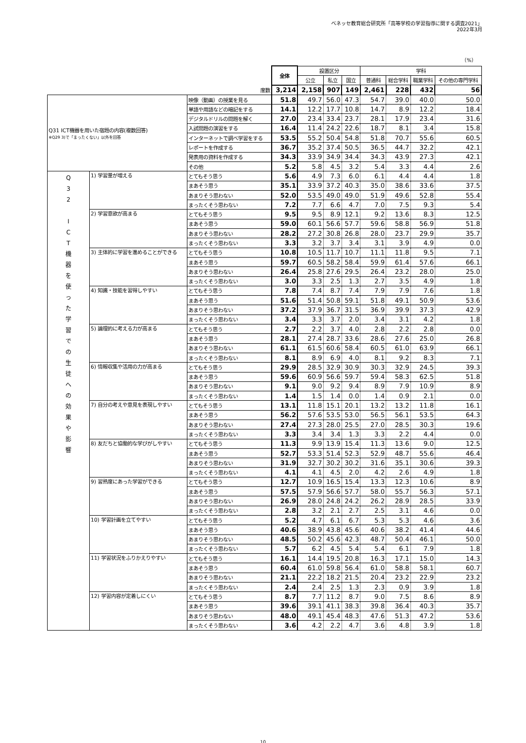ベネッセ教育総合研究所「高等学校の学習指導に関する調査2021」
2022年3月
（%）
| | | | 全体 | 設置区分 | | | 学科 | | | |
| | | | | 公立 | 私立 | 国立 | 普通科 | 総合学科 | 職業学科 | その他の専門学科 |
| 度数 | | | 3,214 | 2,158 | 907 | 149 | 2,461 | 228 | 432 | 56 |
| Q31 ICT機器を用いた宿題の内容(複数回答) ※Q29 3)で「まったくない」以外を回答 | | 映像（動画）の授業を見る | 51.8 | 49.7 | 56.0 | 47.3 | 54.7 | 39.0 | 40.0 | 50.0 |
| | | 単語や用語などの暗記をする | 14.1 | 12.2 | 17.7 | 10.8 | 14.7 | 8.9 | 12.2 | 18.4 |
| | | デジタルドリルの問題を解く | 27.0 | 23.4 | 33.4 | 23.7 | 28.1 | 17.9 | 23.4 | 31.6 |
| | | 入試問題の演習をする | 16.4 | 11.4 | 24.2 | 22.6 | 18.7 | 8.1 | 3.4 | 15.8 |
| | | インターネットで調べ学習をする | 53.5 | 55.2 | 50.4 | 54.8 | 51.8 | 70.7 | 55.6 | 60.5 |
| | | レポートを作成する | 36.7 | 35.2 | 37.4 | 50.5 | 36.5 | 44.7 | 32.2 | 42.1 |
| | | 発表用の資料を作成する | 34.3 | 33.9 | 34.9 | 34.4 | 34.3 | 43.9 | 27.3 | 42.1 |
| | | その他 | 5.2 | 5.8 | 4.5 | 3.2 | 5.4 | 3.3 | 4.4 | 2.6 |
| Q 3 2 I C T 機 器 を 使 っ た 学 習 で の 生 徒 へ の 効 果 や 影 響 | 1) 学習量が増える | とてもそう思う | 5.6 | 4.9 | 7.3 | 6.0 | 6.1 | 4.4 | 4.4 | 1.8 |
| | | まあそう思う | 35.1 | 33.9 | 37.2 | 40.3 | 35.0 | 38.6 | 33.6 | 37.5 |
| | | あまりそう思わない | 52.0 | 53.5 | 49.0 | 49.0 | 51.9 | 49.6 | 52.8 | 55.4 |
| | | まったくそう思わない | 7.2 | 7.7 | 6.6 | 4.7 | 7.0 | 7.5 | 9.3 | 5.4 |
| | 2) 学習意欲が高まる | とてもそう思う | 9.5 | 9.5 | 8.9 | 12.1 | 9.2 | 13.6 | 8.3 | 12.5 |
| | | まあそう思う | 59.0 | 60.1 | 56.6 | 57.7 | 59.6 | 58.8 | 56.9 | 51.8 |
| | | あまりそう思わない | 28.2 | 27.2 | 30.8 | 26.8 | 28.0 | 23.7 | 29.9 | 35.7 |
| | | まったくそう思わない | 3.3 | 3.2 | 3.7 | 3.4 | 3.1 | 3.9 | 4.9 | 0.0 |
| | 3) 主体的に学習を進めることができる | とてもそう思う | 10.8 | 10.5 | 11.7 | 10.7 | 11.1 | 11.8 | 9.5 | 7.1 |
| | | まあそう思う | 59.7 | 60.5 | 58.2 | 58.4 | 59.9 | 61.4 | 57.6 | 66.1 |
| | | あまりそう思わない | 26.4 | 25.8 | 27.6 | 29.5 | 26.4 | 23.2 | 28.0 | 25.0 |
| | | まったくそう思わない | 3.0 | 3.3 | 2.5 | 1.3 | 2.7 | 3.5 | 4.9 | 1.8 |
| | 4) 知識・技能を習得しやすい | とてもそう思う | 7.8 | 7.4 | 8.7 | 7.4 | 7.9 | 7.9 | 7.6 | 1.8 |
| | | まあそう思う | 51.6 | 51.4 | 50.8 | 59.1 | 51.8 | 49.1 | 50.9 | 53.6 |
| | | あまりそう思わない | 37.2 | 37.9 | 36.7 | 31.5 | 36.9 | 39.9 | 37.3 | 42.9 |
| | | まったくそう思わない | 3.4 | 3.3 | 3.7 | 2.0 | 3.4 | 3.1 | 4.2 | 1.8 |
| | 5) 論理的に考える力が高まる | とてもそう思う | 2.7 | 2.2 | 3.7 | 4.0 | 2.8 | 2.2 | 2.8 | 0.0 |
| | | まあそう思う | 28.1 | 27.4 | 28.7 | 33.6 | 28.6 | 27.6 | 25.0 | 26.8 |
| | | あまりそう思わない | 61.1 | 61.5 | 60.6 | 58.4 | 60.5 | 61.0 | 63.9 | 66.1 |
| | | まったくそう思わない | 8.1 | 8.9 | 6.9 | 4.0 | 8.1 | 9.2 | 8.3 | 7.1 |
| | 6) 情報収集や活用の力が高まる | とてもそう思う | 29.9 | 28.5 | 32.9 | 30.9 | 30.3 | 32.9 | 24.5 | 39.3 |
| | | まあそう思う | 59.6 | 60.9 | 56.6 | 59.7 | 59.4 | 58.3 | 62.5 | 51.8 |
| | | あまりそう思わない | 9.1 | 9.0 | 9.2 | 9.4 | 8.9 | 7.9 | 10.9 | 8.9 |
| | | まったくそう思わない | 1.4 | 1.5 | 1.4 | 0.0 | 1.4 | 0.9 | 2.1 | 0.0 |
| | 7) 自分の考えや意見を表現しやすい | とてもそう思う | 13.1 | 11.8 | 15.1 | 20.1 | 13.2 | 13.2 | 11.8 | 16.1 |
| | | まあそう思う | 56.2 | 57.6 | 53.5 | 53.0 | 56.5 | 56.1 | 53.5 | 64.3 |
| | | あまりそう思わない | 27.4 | 27.3 | 28.0 | 25.5 | 27.0 | 28.5 | 30.3 | 19.6 |
| | | まったくそう思わない | 3.3 | 3.4 | 3.4 | 1.3 | 3.3 | 2.2 | 4.4 | 0.0 |
| | 8) 友だちと協働的な学びがしやすい | とてもそう思う | 11.3 | 9.9 | 13.9 | 15.4 | 11.3 | 13.6 | 9.0 | 12.5 |
| | | まあそう思う | 52.7 | 53.3 | 51.4 | 52.3 | 52.9 | 48.7 | 55.6 | 46.4 |
| | | あまりそう思わない | 31.9 | 32.7 | 30.2 | 30.2 | 31.6 | 35.1 | 30.6 | 39.3 |
| | | まったくそう思わない | 4.1 | 4.1 | 4.5 | 2.0 | 4.2 | 2.6 | 4.9 | 1.8 |
| | 9) 習熟度にあった学習ができる | とてもそう思う | 12.7 | 10.9 | 16.5 | 15.4 | 13.3 | 12.3 | 10.6 | 8.9 |
| | | まあそう思う | 57.5 | 57.9 | 56.6 | 57.7 | 58.0 | 55.7 | 56.3 | 57.1 |
| | | あまりそう思わない | 26.9 | 28.0 | 24.8 | 24.2 | 26.2 | 28.9 | 28.5 | 33.9 |
| | | まったくそう思わない | 2.8 | 3.2 | 2.1 | 2.7 | 2.5 | 3.1 | 4.6 | 0.0 |
| | 10) 学習計画を立てやすい | とてもそう思う | 5.2 | 4.7 | 6.1 | 6.7 | 5.3 | 5.3 | 4.6 | 3.6 |
| | | まあそう思う | 40.6 | 38.9 | 43.8 | 45.6 | 40.6 | 38.2 | 41.4 | 44.6 |
| | | あまりそう思わない | 48.5 | 50.2 | 45.6 | 42.3 | 48.7 | 50.4 | 46.1 | 50.0 |
| | | まったくそう思わない | 5.7 | 6.2 | 4.5 | 5.4 | 5.4 | 6.1 | 7.9 | 1.8 |
| | 11) 学習状況をふりかえりやすい | とてもそう思う | 16.1 | 14.4 | 19.5 | 20.8 | 16.3 | 17.1 | 15.0 | 14.3 |
| | | まあそう思う | 60.4 | 61.0 | 59.8 | 56.4 | 61.0 | 58.8 | 58.1 | 60.7 |
| | | あまりそう思わない | 21.1 | 22.2 | 18.2 | 21.5 | 20.4 | 23.2 | 22.9 | 23.2 |
| | | まったくそう思わない | 2.4 | 2.4 | 2.5 | 1.3 | 2.3 | 0.9 | 3.9 | 1.8 |
| | 12) 学習内容が定着しにくい | とてもそう思う | 8.7 | 7.7 | 11.2 | 8.7 | 9.0 | 7.5 | 8.6 | 8.9 |
| | | まあそう思う | 39.6 | 39.1 | 41.1 | 38.3 | 39.8 | 36.4 | 40.3 | 35.7 |
| | | あまりそう思わない | 48.0 | 49.1 | 45.4 | 48.3 | 47.6 | 51.3 | 47.2 | 53.6 |
| | | まったくそう思わない | 3.6 | 4.2 | 2.2 | 4.7 | 3.6 | 4.8 | 3.9 | 1.8 |
10